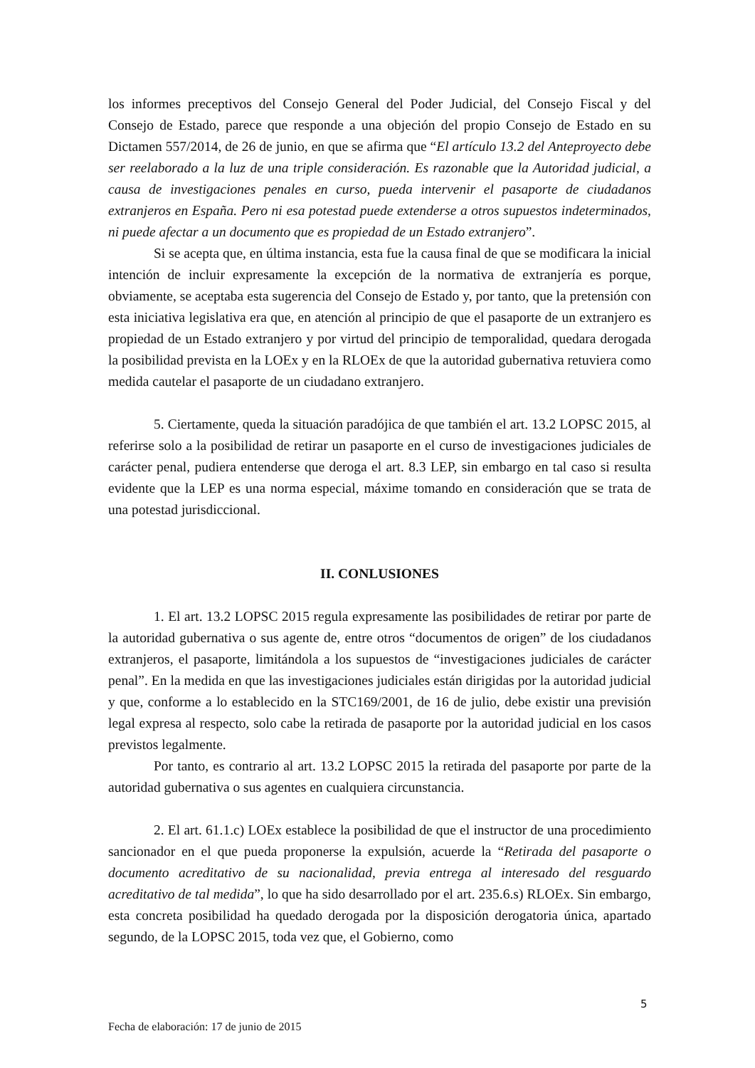los informes preceptivos del Consejo General del Poder Judicial, del Consejo Fiscal y del Consejo de Estado, parece que responde a una objeción del propio Consejo de Estado en su Dictamen 557/2014, de 26 de junio, en que se afirma que “El artículo 13.2 del Anteproyecto debe ser reelaborado a la luz de una triple consideración. Es razonable que la Autoridad judicial, a causa de investigaciones penales en curso, pueda intervenir el pasaporte de ciudadanos extranjeros en España. Pero ni esa potestad puede extenderse a otros supuestos indeterminados, ni puede afectar a un documento que es propiedad de un Estado extranjero”.
Si se acepta que, en última instancia, esta fue la causa final de que se modificara la inicial intención de incluir expresamente la excepción de la normativa de extranjería es porque, obviamente, se aceptaba esta sugerencia del Consejo de Estado y, por tanto, que la pretensión con esta iniciativa legislativa era que, en atención al principio de que el pasaporte de un extranjero es propiedad de un Estado extranjero y por virtud del principio de temporalidad, quedara derogada la posibilidad prevista en la LOEx y en la RLOEx de que la autoridad gubernativa retuviera como medida cautelar el pasaporte de un ciudadano extranjero.
5. Ciertamente, queda la situación paradójica de que también el art. 13.2 LOPSC 2015, al referirse solo a la posibilidad de retirar un pasaporte en el curso de investigaciones judiciales de carácter penal, pudiera entenderse que deroga el art. 8.3 LEP, sin embargo en tal caso si resulta evidente que la LEP es una norma especial, máxime tomando en consideración que se trata de una potestad jurisdiccional.
II. CONLUSIONES
1. El art. 13.2 LOPSC 2015 regula expresamente las posibilidades de retirar por parte de la autoridad gubernativa o sus agente de, entre otros “documentos de origen” de los ciudadanos extranjeros, el pasaporte, limitándola a los supuestos de “investigaciones judiciales de carácter penal”. En la medida en que las investigaciones judiciales están dirigidas por la autoridad judicial y que, conforme a lo establecido en la STC169/2001, de 16 de julio, debe existir una previsión legal expresa al respecto, solo cabe la retirada de pasaporte por la autoridad judicial en los casos previstos legalmente.
Por tanto, es contrario al art. 13.2 LOPSC 2015 la retirada del pasaporte por parte de la autoridad gubernativa o sus agentes en cualquiera circunstancia.
2. El art. 61.1.c) LOEx establece la posibilidad de que el instructor de una procedimiento sancionador en el que pueda proponerse la expulsión, acuerde la “Retirada del pasaporte o documento acreditativo de su nacionalidad, previa entrega al interesado del resguardo acreditativo de tal medida”, lo que ha sido desarrollado por el art. 235.6.s) RLOEx. Sin embargo, esta concreta posibilidad ha quedado derogada por la disposición derogatoria única, apartado segundo, de la LOPSC 2015, toda vez que, el Gobierno, como
5
Fecha de elaboración: 17 de junio de 2015